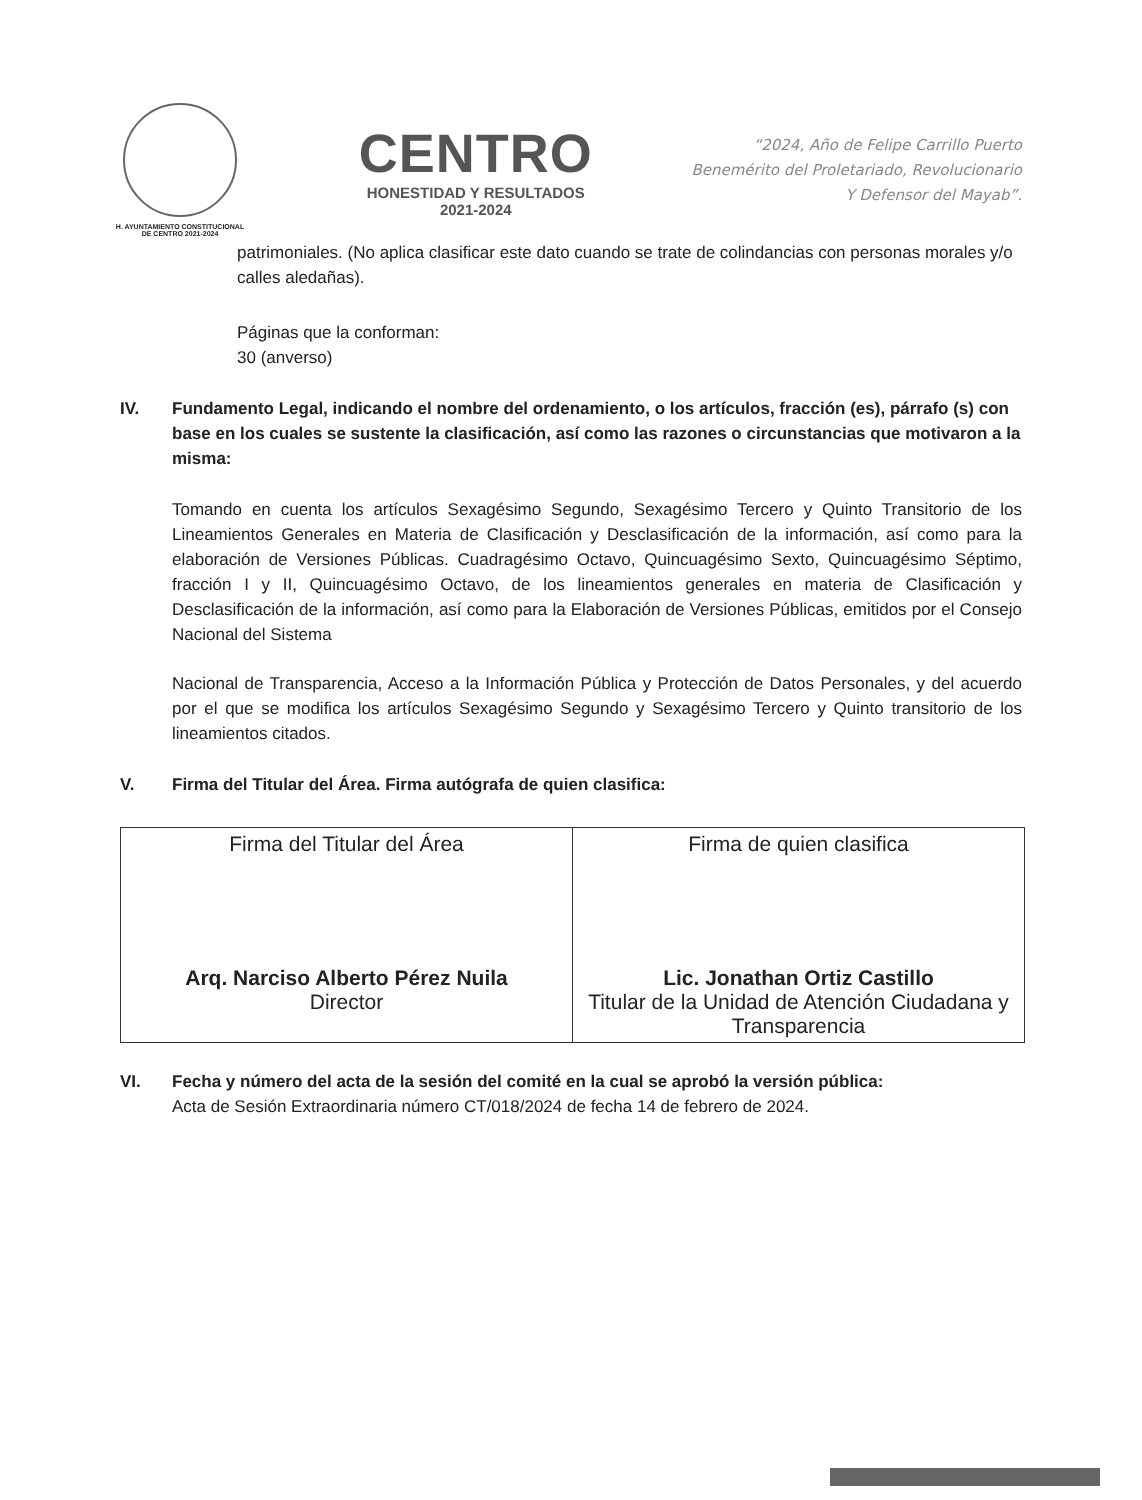H. AYUNTAMIENTO CONSTITUCIONAL
DE CENTRO 2021-2024
CENTRO
HONESTIDAD Y RESULTADOS
2021-2024
“2024, Año de Felipe Carrillo Puerto
Benemérito del Proletariado, Revolucionario
Y Defensor del Mayab”.
patrimoniales. (No aplica clasificar este dato cuando se trate de colindancias con personas morales y/o calles aledañas).
Páginas que la conforman:
30 (anverso)
IV. Fundamento Legal, indicando el nombre del ordenamiento, o los artículos, fracción (es), párrafo (s) con base en los cuales se sustente la clasificación, así como las razones o circunstancias que motivaron a la misma:
Tomando en cuenta los artículos Sexagésimo Segundo, Sexagésimo Tercero y Quinto Transitorio de los Lineamientos Generales en Materia de Clasificación y Desclasificación de la información, así como para la elaboración de Versiones Públicas. Cuadragésimo Octavo, Quincuagésimo Sexto, Quincuagésimo Séptimo, fracción I y II, Quincuagésimo Octavo, de los lineamientos generales en materia de Clasificación y Desclasificación de la información, así como para la Elaboración de Versiones Públicas, emitidos por el Consejo Nacional del Sistema
Nacional de Transparencia, Acceso a la Información Pública y Protección de Datos Personales, y del acuerdo por el que se modifica los artículos Sexagésimo Segundo y Sexagésimo Tercero y Quinto transitorio de los lineamientos citados.
V. Firma del Titular del Área. Firma autógrafa de quien clasifica:
| Firma del Titular del Área Arq. Narciso Alberto Pérez Nuila Director | Firma de quien clasifica Lic. Jonathan Ortiz Castillo Titular de la Unidad de Atención Ciudadana y Transparencia |
VI. Fecha y número del acta de la sesión del comité en la cual se aprobó la versión pública:
Acta de Sesión Extraordinaria número CT/018/2024 de fecha 14 de febrero de 2024.